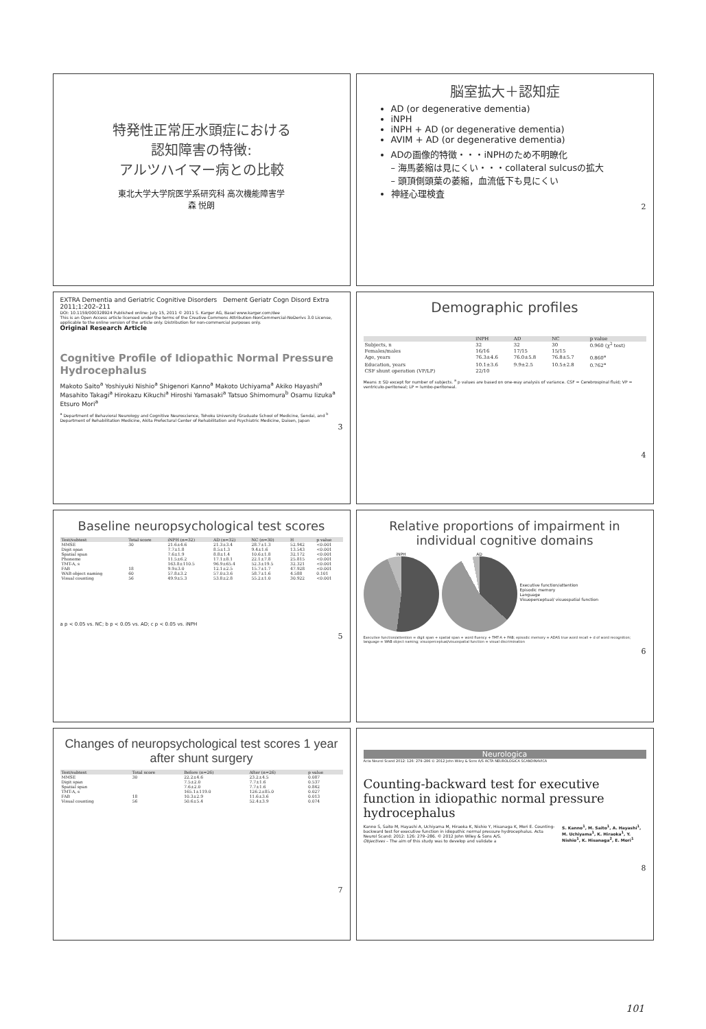特発性正常圧水頭症における
認知障害の特徴:
アルツハイマー病との比較
東北大学大学院医学系研究科 高次機能障害学
森 悦朗
脳室拡大＋認知症
AD (or degenerative dementia)
iNPH
iNPH + AD (or degenerative dementia)
AVIM + AD (or degenerative dementia)
ADの画像的特徴・・・iNPHのため不明瞭化
– 海馬萎縮は見にくい・・・collateral sulcusの拡大
– 頭頂側頭葉の萎縮，血流低下も見にくい
神経心理検査
2
EXTRA Dementia and Geriatric Cognitive Disorders Dement Geriatr Cogn Disord Extra 2011;1:202–211
DOI: 10.1159/000328924 Published online: July 15, 2011 © 2011 S. Karger AG, Basel www.karger.com/dee
This is an Open Access article licensed under the terms of the Creative Commons Attribution-NonCommercial-NoDerivs 3.0 License, applicable to the online version of the article only. Distribution for non-commercial purposes only.
Original Research Article
Cognitive Profile of Idiopathic Normal Pressure Hydrocephalus
Makoto Saito<sup>a</sup> Yoshiyuki Nishio<sup>a</sup> Shigenori Kanno<sup>a</sup> Makoto Uchiyama<sup>a</sup> Akiko Hayashi<sup>a</sup> Masahito Takagi<sup>a</sup> Hirokazu Kikuchi<sup>a</sup> Hiroshi Yamasaki<sup>a</sup> Tatsuo Shimomura<sup>b</sup> Osamu Iizuka<sup>a</sup> Etsuro Mori<sup>a</sup>
<sup>a</sup> Department of Behavioral Neurology and Cognitive Neuroscience, Tohoku University Graduate School of Medicine, Sendai, and <sup>b</sup> Department of Rehabilitation Medicine, Akita Prefectural Center of Rehabilitation and Psychiatric Medicine, Daisen, Japan
3
Demographic profiles
| | iNPH | AD | NC | p value |
| --- | --- | --- | --- | --- |
| Subjects, n | 32 | 32 | 30 | 0.960 (χ<sup>2</sup> test) |
| Females/males | 16/16 | 17/15 | 15/15 | |
| Age, years | 76.3±4.6 | 76.0±5.8 | 76.8±5.7 | 0.860<sup>a</sup> |
| Education, years | 10.1±3.6 | 9.9±2.5 | 10.5±2.8 | 0.762<sup>a</sup> |
| CSF shunt operation (VP/LP) | 22/10 | | | |
Means ± SD except for number of subjects. <sup>a</sup> p values are based on one-way analysis of variance. CSF = Cerebrospinal fluid; VP = ventriculo-peritoneal; LP = lumbo-peritoneal.
4
Baseline neuropsychological test scores
| Test/subtest | Total score | iNPH (n=32) | AD (n=32) | NC (n=30) | H | p value |
| --- | --- | --- | --- | --- | --- | --- |
| MMSE | 30 | 21.6±4.6 | 21.3±3.4 | 28.7±1.3 | 52.942 | <0.001 |
| Digit span | | 7.7±1.8 | 8.5±1.3 | 9.4±1.6 | 13.543 | <0.001 |
| Spatial span | | 7.6±1.9 | 8.8±1.4 | 10.6±1.8 | 32.172 | <0.001 |
| Phoneme | | 11.5±6.2 | 17.1±8.1 | 22.1±7.8 | 25.815 | <0.001 |
| TMT-A, s | | 163.8±110.5 | 96.9±65.4 | 52.3±19.5 | 32.321 | <0.001 |
| FAB | 18 | 9.9±3.0 | 12.1±2.5 | 15.7±1.7 | 47.928 | <0.001 |
| WAB object naming | 60 | 57.8±3.2 | 57.0±3.6 | 58.7±1.6 | 4.588 | 0.101 |
| Visual counting | 56 | 49.9±5.3 | 53.8±2.8 | 55.2±1.0 | 30.922 | <0.001 |
a p < 0.05 vs. NC; b p < 0.05 vs. AD; c p < 0.05 vs. iNPH
5
Relative proportions of impairment in individual cognitive domains
iNPH AD
Executive function/attention
Episodic memory
Language
Visuoperceptual/ visuospatial function
Executive function/attention = digit span + spatial span + word fluency + TMT-A + FAB; episodic memory = ADAS true word recall + d of word recognition; language = WAB object naming; visuoperceptual/visuospatial function = visual discrimination
6
Changes of neuropsychological test scores 1 year after shunt surgery
| Test/subtest | Total score | Before (n=26) | After (n=26) | p value |
| --- | --- | --- | --- | --- |
| MMSE | 30 | 22.2±4.6 | 23.2±4.5 | 0.087 |
| Digit span | | 7.5±2.0 | 7.7±1.6 | 0.537 |
| Spatial span | | 7.6±2.0 | 7.7±1.6 | 0.842 |
| TMT-A, s | | 165.1±119.0 | 126.2±85.0 | 0.027 |
| FAB | 18 | 10.3±2.9 | 11.6±3.6 | 0.013 |
| Visual counting | 56 | 50.6±5.4 | 52.4±3.9 | 0.074 |
7
Neurologica
Acta Neurol Scand 2012: 126: 279–286 © 2012 John Wiley & Sons A/S ACTA NEUROLOGICA SCANDINAVICA
Counting-backward test for executive function in idiopathic normal pressure hydrocephalus
Kanno S, Saito M, Hayashi A, Uchiyama M, Hiraoka K, Nishio Y, Hisanaga K, Mori E. Counting-backward test for executive function in idiopathic normal pressure hydrocephalus. Acta Neurol Scand: 2012: 126: 279–286. © 2012 John Wiley & Sons A/S.
Objectives – The aim of this study was to develop and validate a
S. Kanno<sup>1</sup>, M. Saito<sup>1</sup>, A. Hayashi<sup>1</sup>, M. Uchiyama<sup>1</sup>, K. Hiraoka<sup>1</sup>, Y. Nishio<sup>1</sup>, K. Hisanaga<sup>2</sup>, E. Mori<sup>1</sup>
8
101